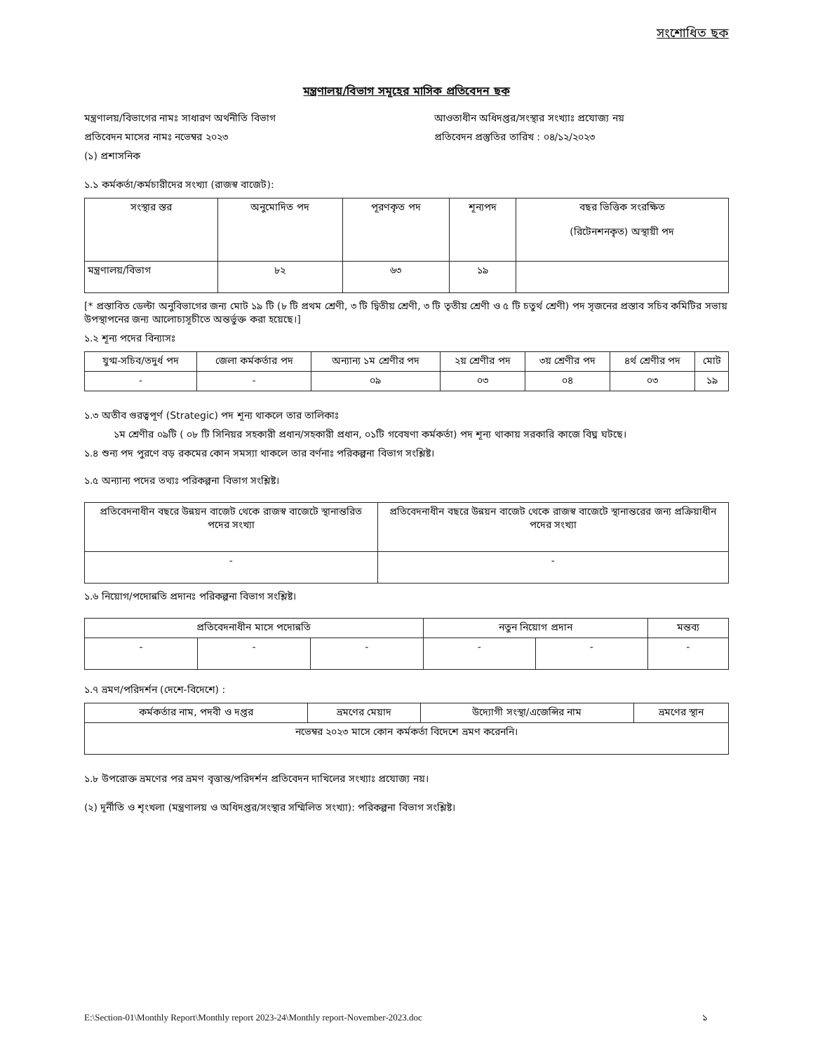সংশোধিত ছক
মন্ত্রণালয়/বিভাগ সমূহের মাসিক প্রতিবেদন ছক
মন্ত্রণালয়/বিভাগের নামঃ সাধারণ অর্থনীতি বিভাগ আওতাধীন অধিদপ্তর/সংস্থার সংখ্যাঃ প্রযোজ্য নয়
প্রতিবেদন মাসের নামঃ নভেম্বর ২০২৩ প্রতিবেদন প্রস্তুতির তারিখ : ০৪/১২/২০২৩
(১) প্রশাসনিক
১.১ কর্মকর্তা/কর্মচারীদের সংখ্যা (রাজস্ব বাজেট):
| সংস্থার স্তর | অনুমোদিত পদ | পূরণকৃত পদ | শূন্যপদ | বছর ভিত্তিক সংরক্ষিত (রিটেনশনকৃত) অস্থায়ী পদ |
| --- | --- | --- | --- | --- |
| মন্ত্রণালয়/বিভাগ | ৮২ | ৬৩ | ১৯ | |
[* প্রস্তাবিত ডেল্টা অনুবিভাগের জন্য মোট ১৯ টি (৮ টি প্রথম শ্রেণী, ৩ টি দ্বিতীয় শ্রেণী, ৩ টি তৃতীয় শ্রেণী ও ৫ টি চতুর্থ শ্রেণী) পদ সৃজনের প্রস্তাব সচিব কমিটির সভায় উপস্থাপনের জন্য আলোচ্যসূচীতে অন্তর্ভুক্ত করা হয়েছে।]
১.২ শূন্য পদের বিন্যাসঃ
| যুগ্ম-সচিব/তদুর্ধ পদ | জেলা কর্মকর্তার পদ | অন্যান্য ১ম শ্রেণীর পদ | ২য় শ্রেণীর পদ | ৩য় শ্রেণীর পদ | ৪র্থ শ্রেণীর পদ | মোট |
| --- | --- | --- | --- | --- | --- | --- |
| - | - | ০৯ | ০৩ | ০৪ | ০৩ | ১৯ |
১.৩ অতীব গুরত্বপূর্ণ (Strategic) পদ শূন্য থাকলে তার তালিকাঃ
১ম শ্রেণীর ০৯টি ( ০৮ টি সিনিয়র সহকারী প্রধান/সহকারী প্রধান, ০১টি গবেষণা কর্মকর্তা) পদ শূন্য থাকায় সরকারি কাজে বিঘ্ন ঘটছে।
১.৪ শুন্য পদ পুরণে বড় রকমের কোন সমস্যা থাকলে তার বর্ণনাঃ পরিকল্পনা বিভাগ সংশ্লিষ্ট।
১.৫ অন্যান্য পদের তথ্যঃ পরিকল্পনা বিভাগ সংশ্লিষ্ট।
| প্রতিবেদনাধীন বছরে উন্নয়ন বাজেট থেকে রাজস্ব বাজেটে স্থানান্তরিত পদের সংখ্যা | প্রতিবেদনাধীন বছরে উন্নয়ন বাজেট থেকে রাজস্ব বাজেটে স্থানান্তরের জন্য প্রক্রিয়াধীন পদের সংখ্যা |
| - | - |
১.৬ নিয়োগ/পদোন্নতি প্রদানঃ পরিকল্পনা বিভাগ সংশ্লিষ্ট।
| প্রতিবেদনাধীন মাসে পদোন্নতি | | | নতুন নিয়োগ প্রদান | | মন্তব্য |
| --- | --- | --- | --- | --- | --- |
| - | - | - | - | - | - |
১.৭ ভ্রমণ/পরিদর্শন (দেশে-বিদেশে) :
| কর্মকর্তার নাম, পদবী ও দপ্তর | ভ্রমণের মেয়াদ | উদ্যোগী সংস্থা/এজেন্সির নাম | ভ্রমণের স্থান |
| --- | --- | --- | --- |
| নভেম্বর ২০২৩ মাসে কোন কর্মকর্তা বিদেশে ভ্রমণ করেননি। | | | |
১.৮ উপরোক্ত ভ্রমণের পর ভ্রমণ বৃত্তান্ত/পরিদর্শন প্রতিবেদন দাখিলের সংখ্যাঃ প্রযোজ্য নয়।
(২) দূর্নীতি ও শৃংখলা (মন্ত্রণালয় ও অধিদপ্তর/সংস্থার সম্মিলিত সংখ্যা): পরিকল্পনা বিভাগ সংশ্লিষ্ট।
E:\Section-01\Monthly Report\Monthly report 2023-24\Monthly report-November-2023.doc ১